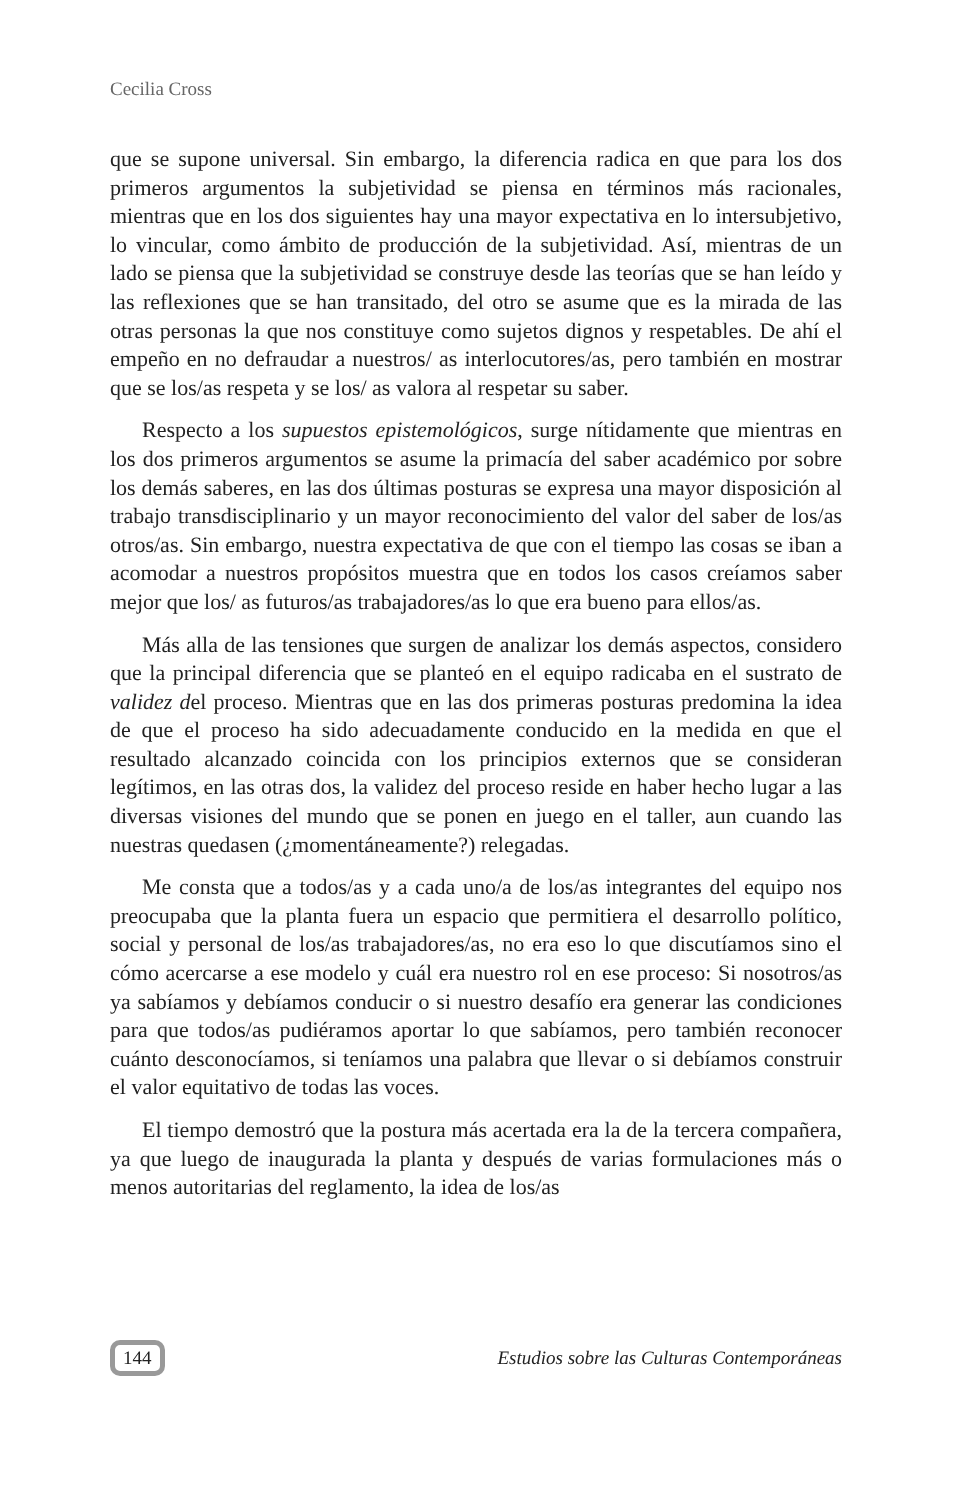Cecilia Cross
que se supone universal. Sin embargo, la diferencia radica en que para los dos primeros argumentos la subjetividad se piensa en términos más racionales, mientras que en los dos siguientes hay una mayor expectativa en lo intersubjetivo, lo vincular, como ámbito de producción de la subjetividad. Así, mientras de un lado se piensa que la subjetividad se construye desde las teorías que se han leído y las reflexiones que se han transitado, del otro se asume que es la mirada de las otras personas la que nos constituye como sujetos dignos y respetables. De ahí el empeño en no defraudar a nuestros/ as interlocutores/as, pero también en mostrar que se los/as respeta y se los/ as valora al respetar su saber.
Respecto a los supuestos epistemológicos, surge nítidamente que mientras en los dos primeros argumentos se asume la primacía del saber académico por sobre los demás saberes, en las dos últimas posturas se expresa una mayor disposición al trabajo transdisciplinario y un mayor reconocimiento del valor del saber de los/as otros/as. Sin embargo, nuestra expectativa de que con el tiempo las cosas se iban a acomodar a nuestros propósitos muestra que en todos los casos creíamos saber mejor que los/ as futuros/as trabajadores/as lo que era bueno para ellos/as.
Más alla de las tensiones que surgen de analizar los demás aspectos, considero que la principal diferencia que se planteó en el equipo radicaba en el sustrato de validez del proceso. Mientras que en las dos primeras posturas predomina la idea de que el proceso ha sido adecuadamente conducido en la medida en que el resultado alcanzado coincida con los principios externos que se consideran legítimos, en las otras dos, la validez del proceso reside en haber hecho lugar a las diversas visiones del mundo que se ponen en juego en el taller, aun cuando las nuestras quedasen (¿momentáneamente?) relegadas.
Me consta que a todos/as y a cada uno/a de los/as integrantes del equipo nos preocupaba que la planta fuera un espacio que permitiera el desarrollo político, social y personal de los/as trabajadores/as, no era eso lo que discutíamos sino el cómo acercarse a ese modelo y cuál era nuestro rol en ese proceso: Si nosotros/as ya sabíamos y debíamos conducir o si nuestro desafío era generar las condiciones para que todos/as pudiéramos aportar lo que sabíamos, pero también reconocer cuánto desconocíamos, si teníamos una palabra que llevar o si debíamos construir el valor equitativo de todas las voces.
El tiempo demostró que la postura más acertada era la de la tercera compañera, ya que luego de inaugurada la planta y después de varias formulaciones más o menos autoritarias del reglamento, la idea de los/as
144 Estudios sobre las Culturas Contemporáneas